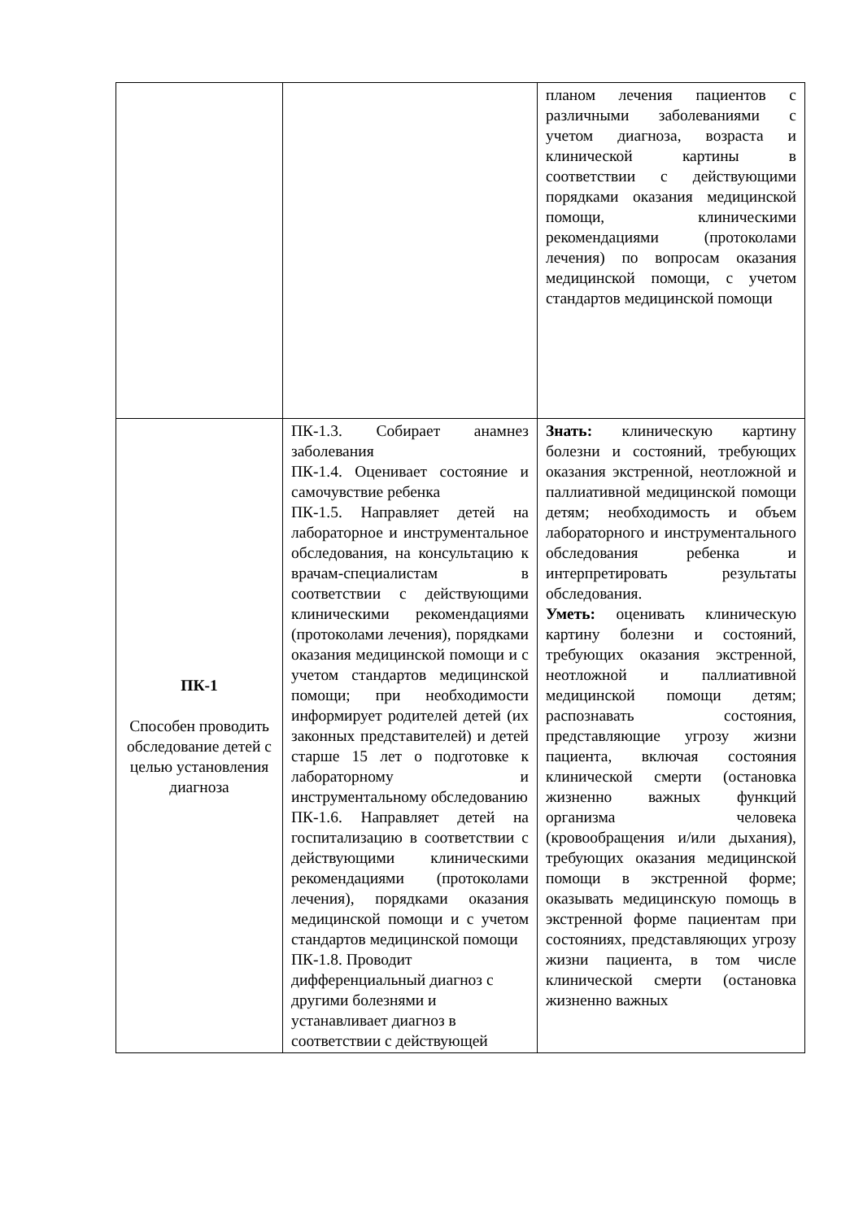| | | планом лечения пациентов с различными заболеваниями с учетом диагноза, возраста и клинической картины в соответствии с действующими порядками оказания медицинской помощи, клиническими рекомендациями (протоколами лечения) по вопросам оказания медицинской помощи, с учетом стандартов медицинской помощи |
| ПК-1 Способен проводить обследование детей с целью установления диагноза | ПК-1.3. Собирает анамнез заболевания ПК-1.4. Оценивает состояние и самочувствие ребенка ПК-1.5. Направляет детей на лабораторное и инструментальное обследования, на консультацию к врачам-специалистам в соответствии с действующими клиническими рекомендациями (протоколами лечения), порядками оказания медицинской помощи и с учетом стандартов медицинской помощи; при необходимости информирует родителей детей (их законных представителей) и детей старше 15 лет о подготовке к лабораторному и инструментальному обследованию ПК-1.6. Направляет детей на госпитализацию в соответствии с действующими клиническими рекомендациями (протоколами лечения), порядками оказания медицинской помощи и с учетом стандартов медицинской помощи ПК-1.8. Проводит дифференциальный диагноз с другими болезнями и устанавливает диагноз в соответствии с действующей | Знать: клиническую картину болезни и состояний, требующих оказания экстренной, неотложной и паллиативной медицинской помощи детям; необходимость и объем лабораторного и инструментального обследования ребенка и интерпретировать результаты обследования. Уметь: оценивать клиническую картину болезни и состояний, требующих оказания экстренной, неотложной и паллиативной медицинской помощи детям; распознавать состояния, представляющие угрозу жизни пациента, включая состояния клинической смерти (остановка жизненно важных функций организма человека (кровообращения и/или дыхания), требующих оказания медицинской помощи в экстренной форме; оказывать медицинскую помощь в экстренной форме пациентам при состояниях, представляющих угрозу жизни пациента, в том числе клинической смерти (остановка жизненно важных |